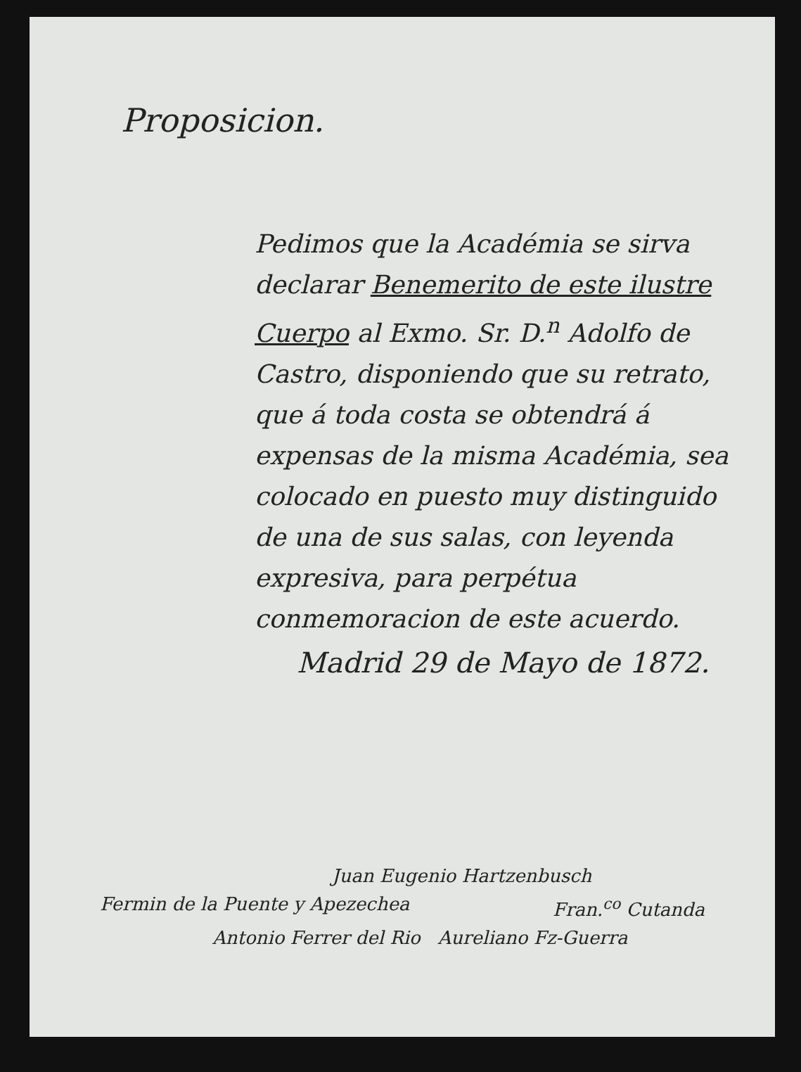Proposicion.
Pedimos que la Académia se sirva declarar Benemerito de este ilustre Cuerpo al Exmo. Sr. D.<sup>n</sup> Adolfo de Castro, disponiendo que su retrato, que á toda costa se obtendrá á expensas de la misma Académia, sea colocado en puesto muy distinguido de una de sus salas, con leyenda expresiva, para perpétua conmemoracion de este acuerdo.
Madrid 29 de Mayo de 1872.
Juan Eugenio Hartzenbusch
Fermin de la Puente y Apezechea Fran.<sup>co</sup> Cutanda
Antonio Ferrer del Rio Aureliano Fz-Guerra